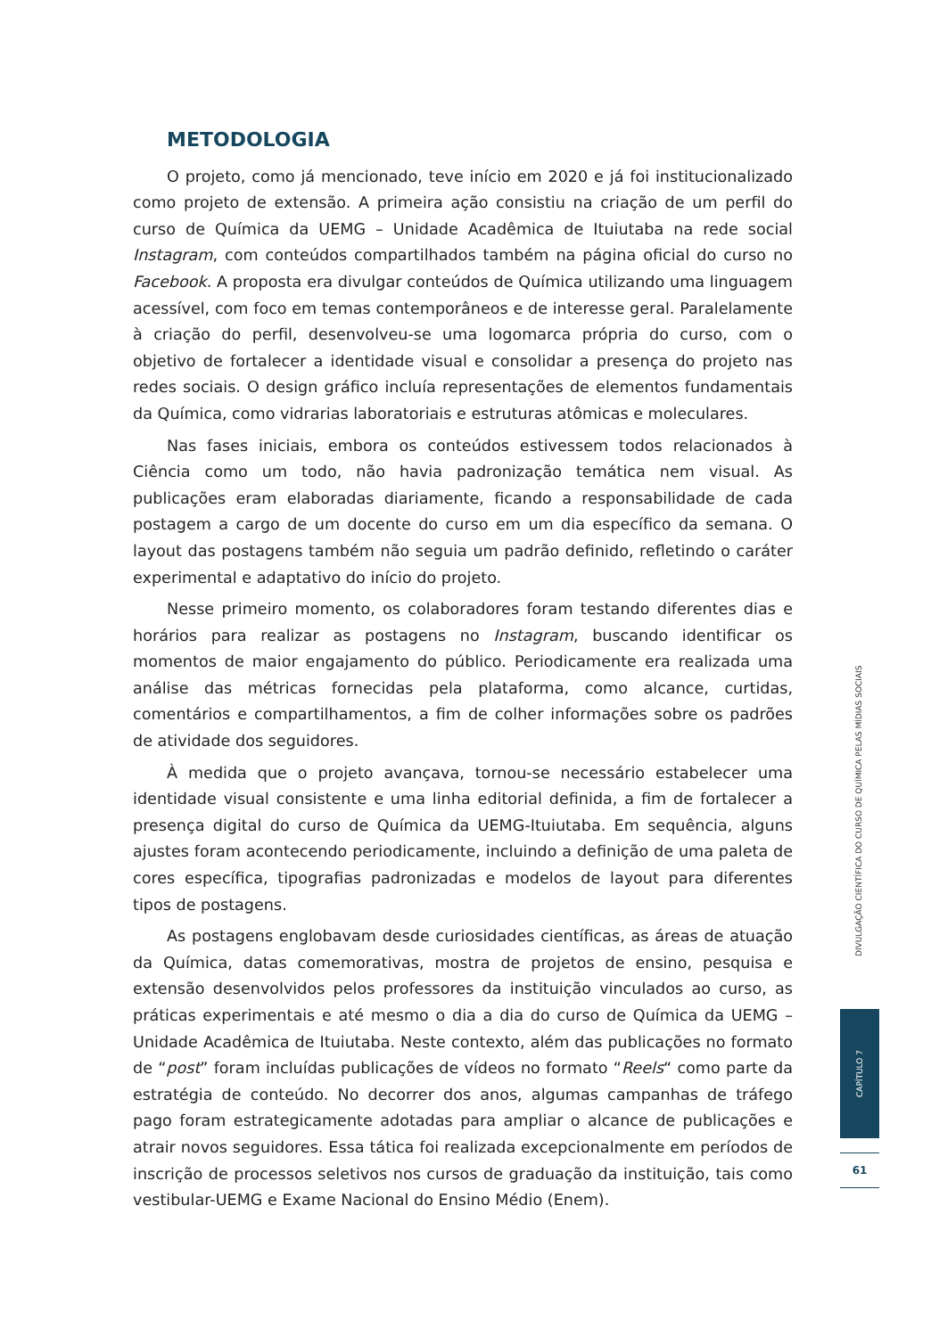METODOLOGIA
O projeto, como já mencionado, teve início em 2020 e já foi institucionalizado como projeto de extensão. A primeira ação consistiu na criação de um perfil do curso de Química da UEMG – Unidade Acadêmica de Ituiutaba na rede social Instagram, com conteúdos compartilhados também na página oficial do curso no Facebook. A proposta era divulgar conteúdos de Química utilizando uma linguagem acessível, com foco em temas contemporâneos e de interesse geral. Paralelamente à criação do perfil, desenvolveu-se uma logomarca própria do curso, com o objetivo de fortalecer a identidade visual e consolidar a presença do projeto nas redes sociais. O design gráfico incluía representações de elementos fundamentais da Química, como vidrarias laboratoriais e estruturas atômicas e moleculares.
Nas fases iniciais, embora os conteúdos estivessem todos relacionados à Ciência como um todo, não havia padronização temática nem visual. As publicações eram elaboradas diariamente, ficando a responsabilidade de cada postagem a cargo de um docente do curso em um dia específico da semana. O layout das postagens também não seguia um padrão definido, refletindo o caráter experimental e adaptativo do início do projeto.
Nesse primeiro momento, os colaboradores foram testando diferentes dias e horários para realizar as postagens no Instagram, buscando identificar os momentos de maior engajamento do público. Periodicamente era realizada uma análise das métricas fornecidas pela plataforma, como alcance, curtidas, comentários e compartilhamentos, a fim de colher informações sobre os padrões de atividade dos seguidores.
À medida que o projeto avançava, tornou-se necessário estabelecer uma identidade visual consistente e uma linha editorial definida, a fim de fortalecer a presença digital do curso de Química da UEMG-Ituiutaba. Em sequência, alguns ajustes foram acontecendo periodicamente, incluindo a definição de uma paleta de cores específica, tipografias padronizadas e modelos de layout para diferentes tipos de postagens.
As postagens englobavam desde curiosidades científicas, as áreas de atuação da Química, datas comemorativas, mostra de projetos de ensino, pesquisa e extensão desenvolvidos pelos professores da instituição vinculados ao curso, as práticas experimentais e até mesmo o dia a dia do curso de Química da UEMG – Unidade Acadêmica de Ituiutaba. Neste contexto, além das publicações no formato de “post” foram incluídas publicações de vídeos no formato “Reels“ como parte da estratégia de conteúdo. No decorrer dos anos, algumas campanhas de tráfego pago foram estrategicamente adotadas para ampliar o alcance de publicações e atrair novos seguidores. Essa tática foi realizada excepcionalmente em períodos de inscrição de processos seletivos nos cursos de graduação da instituição, tais como vestibular-UEMG e Exame Nacional do Ensino Médio (Enem).
DIVULGAÇÃO CIENTÍFICA DO CURSO DE QUÍMICA PELAS MÍDIAS SOCIAIS
CAPÍTULO 7
61